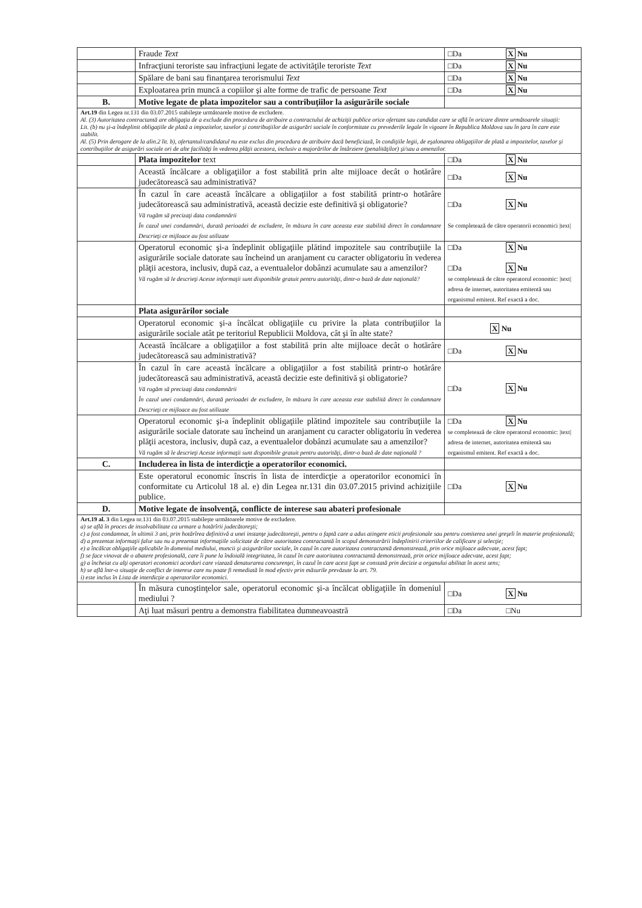| | Fraude Text | □Da X Nu |
| | Infracţiuni teroriste sau infracţiuni legate de activităţile teroriste Text | □Da X Nu |
| | Spălare de bani sau finanţarea terorismului Text | □Da X Nu |
| | Exploatarea prin muncă a copiilor şi alte forme de trafic de persoane Text | □Da X Nu |
| B. | Motive legate de plata impozitelor sau a contribuţiilor la asigurările sociale | |
| Art.19 din Legea nr.131 din 03.07.2015 stabileşte următoarele motive de excludere. Al. (3) Autoritatea contractantă are obligaţia de a exclude din procedura de atribuire a contractului de achiziţii publice orice ofertant sau candidat care se află în oricare dintre următoarele situaţii: Lit. (b) nu şi-a îndeplinit obligaţiile de plată a impozitelor, taxelor şi contribuţiilor de asigurări sociale în conformitate cu prevederile legale în vigoare în Republica Moldova sau în ţara în care este stabilit. Al. (5) Prin derogare de la alin.2 lit. b), ofertantul/candidatul nu este exclus din procedura de atribuire dacă beneficiază, în condiţiile legii, de eşalonarea obligaţiilor de plată a impozitelor, taxelor şi contribuţiilor de asigurări sociale ori de alte facilităţi în vederea plăţii acestora, inclusiv a majorărilor de întârziere (penalităţilor) şi/sau a amenzilor. | | |
| | Plata impozitelor text | □Da X Nu |
| | Această încălcare a obligaţiilor a fost stabilită prin alte mijloace decât o hotărâre judecătorească sau administrativă? | □Da X Nu |
| | În cazul în care această încălcare a obligaţiilor a fost stabilită printr-o hotărâre judecătorească sau administrativă, această decizie este definitivă şi obligatorie? Vă rugăm să precizaţi data condamnării În cazul unei condamnări, durată perioadei de excludere, în măsura în care aceasta este stabilită direct în condamnare Descrieţi ce mijloace au fost utilizate | □Da X Nu Se completează de către operatorii economici /text/ |
| | Operatorul economic şi-a îndeplinit obligaţiile plătind impozitele sau contribuţiile la asigurările sociale datorate sau încheind un aranjament cu caracter obligatoriu în vederea plăţii acestora, inclusiv, după caz, a eventualelor dobânzi acumulate sau a amenzilor? Vă rugăm să le descrieţi Aceste informaţii sunt disponibile gratuit pentru autorităţi, dintr-o bază de date naţională? | □Da X Nu □Da X Nu se completează de către operatorul economic: /text/ adresa de internet, autoritatea emitentă sau organismul emitent. Ref exactă a doc. |
| | Plata asigurărilor sociale | |
| | Operatorul economic şi-a încălcat obligaţiile cu privire la plata contribuţiilor la asigurările sociale atât pe teritoriul Republicii Moldova, cât şi în alte state? | X Nu |
| | Această încălcare a obligaţiilor a fost stabilită prin alte mijloace decât o hotărâre judecătorească sau administrativă? | □Da X Nu |
| | În cazul în care această încălcare a obligaţiilor a fost stabilită printr-o hotărâre judecătorească sau administrativă, această decizie este definitivă şi obligatorie? Vă rugăm să precizaţi data condamnării În cazul unei condamnări, durată perioadei de excludere, în măsura în care aceasta este stabilită direct în condamnare Descrieţi ce mijloace au fost utilizate | □Da X Nu |
| | Operatorul economic şi-a îndeplinit obligaţiile plătind impozitele sau contribuţiile la asigurările sociale datorate sau încheind un aranjament cu caracter obligatoriu în vederea plăţii acestora, inclusiv, după caz, a eventualelor dobânzi acumulate sau a amenzilor? Vă rugăm să le descrieţi Aceste informaţii sunt disponibile gratuit pentru autorităţi, dintr-o bază de date naţională ? | □Da X Nu se completează de către operatorul economic: /text/ adresa de internet, autoritatea emitentă sau organismul emitent. Ref exactă a doc. |
| C. | Includerea în lista de interdicţie a operatorilor economici. | |
| | Este operatorul economic înscris în lista de interdicţie a operatorilor economici în conformitate cu Articolul 18 al. e) din Legea nr.131 din 03.07.2015 privind achiziţiile publice. | □Da X Nu |
| D. | Motive legate de insolvenţă, conflicte de interese sau abateri profesionale | |
| Art.19 al. 3 din Legea nr.131 din 03.07.2015 stabileşte următoarele motive de excludere. a) se află în proces de insolvabilitate ca urmare a hotărîrii judecătoreşti; c) a fost condamnat, în ultimii 3 ani, prin hotărîrea definitivă a unei instanţe judecătoreşti, pentru o faptă care a adus atingere eticii profesionale sau pentru comiterea unei greşeli în materie profesională; d) a prezentat informaţii false sau nu a prezentat informaţiile solicitate de către autoritatea contractantă în scopul demonstrării îndeplinirii criteriilor de calificare şi selecţie; e) a încălcat obligaţiile aplicabile în domeniul mediului, muncii şi asigurărilor sociale, în cazul în care autoritatea contractantă demonstrează, prin orice mijloace adecvate, acest fapt; f) se face vinovat de o abatere profesională, care îi pune la îndoială integritatea, în cazul în care autoritatea contractantă demonstrează, prin orice mijloace adecvate, acest fapt; g) a încheiat cu alţi operatori economici acorduri care vizează denaturarea concurenţei, în cazul în care acest fapt se constată prin decizie a organului abilitat în acest sens; h) se află într-o situaţie de conflict de interese care nu poate fi remediată în mod efectiv prin măsurile prevăzute la art. 79. i) este inclus în Lista de interdicţie a operatorilor economici. | | |
| | În măsura cunoştinţelor sale, operatorul economic şi-a încălcat obligaţiile în domeniul mediului ? | □Da X Nu |
| | Aţi luat măsuri pentru a demonstra fiabilitatea dumneavoastră | □Da □Nu |